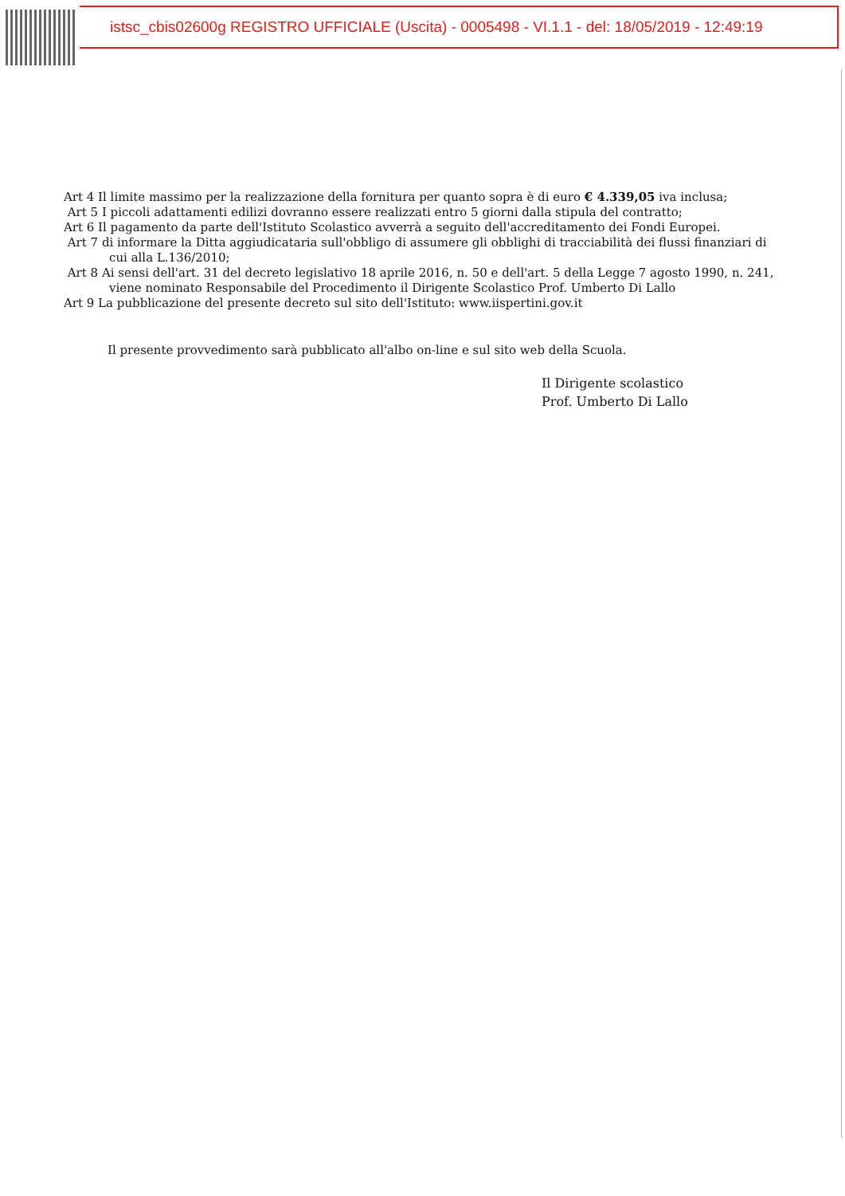istsc_cbis02600g REGISTRO UFFICIALE (Uscita) - 0005498 - VI.1.1 - del: 18/05/2019 - 12:49:19
Art 4 Il limite massimo per la realizzazione della fornitura per quanto sopra è di euro € 4.339,05 iva inclusa;
Art 5 I piccoli adattamenti edilizi dovranno essere realizzati entro 5 giorni dalla stipula del contratto;
Art 6 Il pagamento da parte dell'Istituto Scolastico avverrà a seguito dell'accreditamento dei Fondi Europei.
Art 7 di informare la Ditta aggiudicataria sull'obbligo di assumere gli obblighi di tracciabilità dei flussi finanziari di cui alla L.136/2010;
Art 8 Ai sensi dell'art. 31 del decreto legislativo 18 aprile 2016, n. 50 e dell'art. 5 della Legge 7 agosto 1990, n. 241, viene nominato Responsabile del Procedimento il Dirigente Scolastico Prof. Umberto Di Lallo
Art 9 La pubblicazione del presente decreto sul sito dell'Istituto: www.iispertini.gov.it
Il presente provvedimento sarà pubblicato all'albo on-line e sul sito web della Scuola.
Il Dirigente scolastico
Prof. Umberto Di Lallo